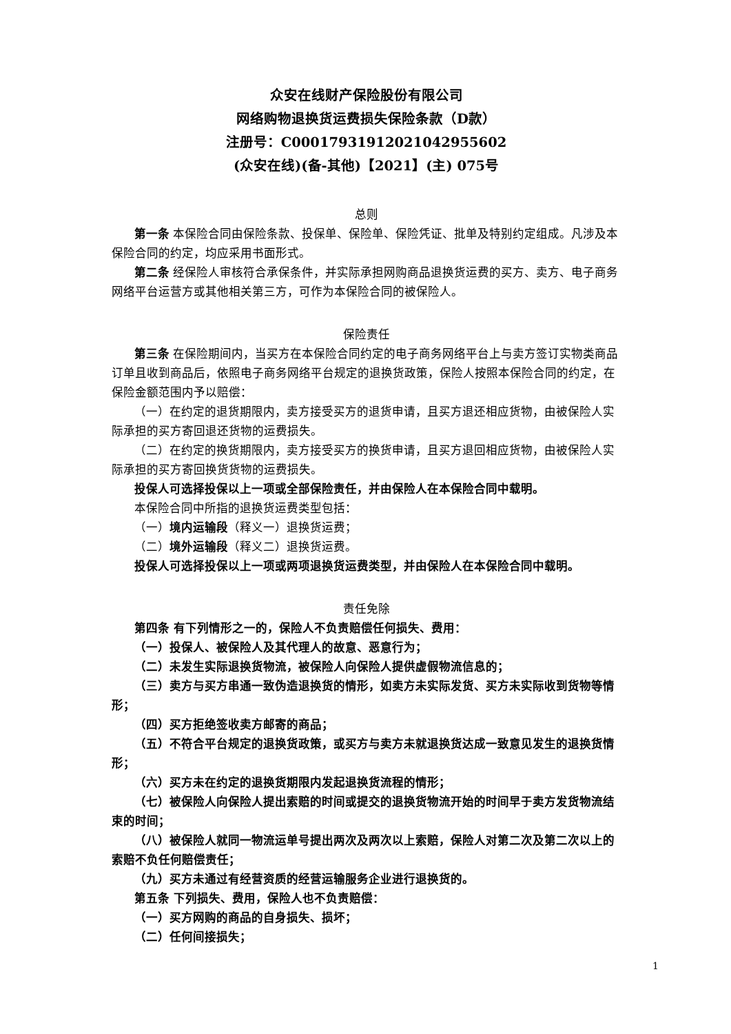众安在线财产保险股份有限公司
网络购物退换货运费损失保险条款（D款）
注册号：C00017931912021042955602
(众安在线)(备-其他)【2021】(主) 075号
总则
第一条 本保险合同由保险条款、投保单、保险单、保险凭证、批单及特别约定组成。凡涉及本保险合同的约定，均应采用书面形式。
第二条 经保险人审核符合承保条件，并实际承担网购商品退换货运费的买方、卖方、电子商务网络平台运营方或其他相关第三方，可作为本保险合同的被保险人。
保险责任
第三条 在保险期间内，当买方在本保险合同约定的电子商务网络平台上与卖方签订实物类商品订单且收到商品后，依照电子商务网络平台规定的退换货政策，保险人按照本保险合同的约定，在保险金额范围内予以赔偿：
（一）在约定的退货期限内，卖方接受买方的退货申请，且买方退还相应货物，由被保险人实际承担的买方寄回退还货物的运费损失。
（二）在约定的换货期限内，卖方接受买方的换货申请，且买方退回相应货物，由被保险人实际承担的买方寄回换货货物的运费损失。
投保人可选择投保以上一项或全部保险责任，并由保险人在本保险合同中载明。
本保险合同中所指的退换货运费类型包括：
（一）境内运输段（释义一）退换货运费；
（二）境外运输段（释义二）退换货运费。
投保人可选择投保以上一项或两项退换货运费类型，并由保险人在本保险合同中载明。
责任免除
第四条 有下列情形之一的，保险人不负责赔偿任何损失、费用：
（一）投保人、被保险人及其代理人的故意、恶意行为；
（二）未发生实际退换货物流，被保险人向保险人提供虚假物流信息的；
（三）卖方与买方串通一致伪造退换货的情形，如卖方未实际发货、买方未实际收到货物等情形；
（四）买方拒绝签收卖方邮寄的商品；
（五）不符合平台规定的退换货政策，或买方与卖方未就退换货达成一致意见发生的退换货情形；
（六）买方未在约定的退换货期限内发起退换货流程的情形；
（七）被保险人向保险人提出索赔的时间或提交的退换货物流开始的时间早于卖方发货物流结束的时间；
（八）被保险人就同一物流运单号提出两次及两次以上索赔，保险人对第二次及第二次以上的索赔不负任何赔偿责任；
（九）买方未通过有经营资质的经营运输服务企业进行退换货的。
第五条 下列损失、费用，保险人也不负责赔偿：
（一）买方网购的商品的自身损失、损坏；
（二）任何间接损失；
1